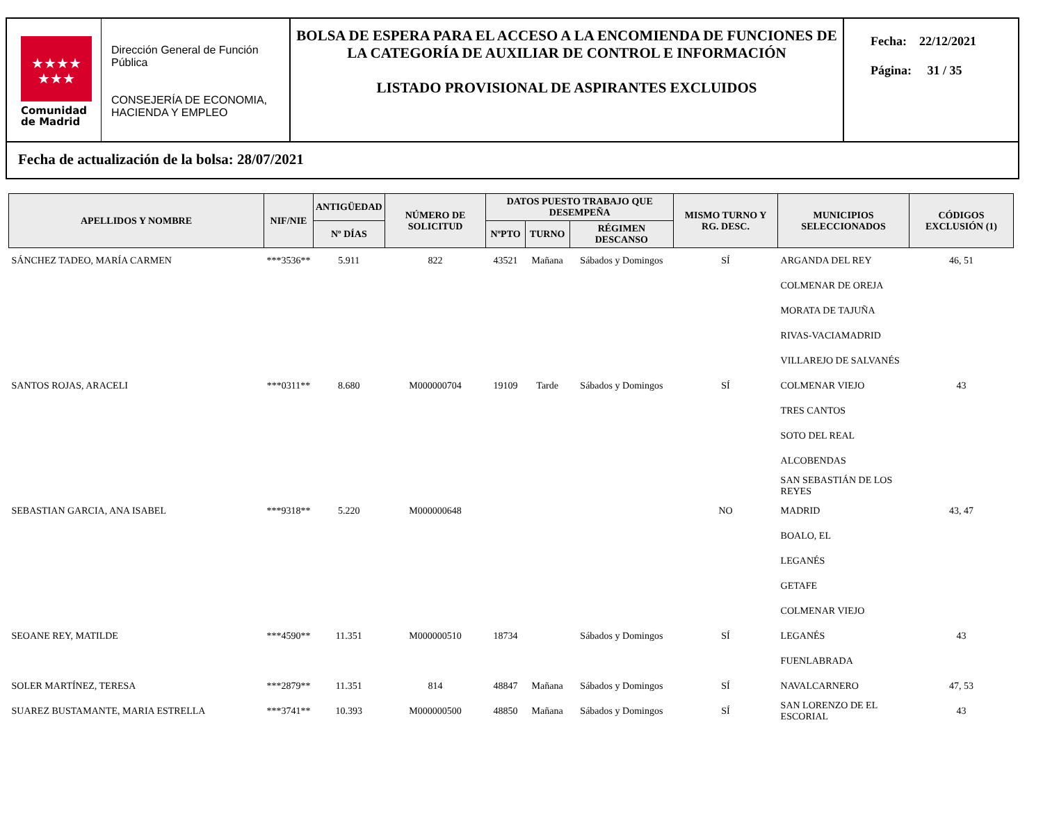★★★★
★★★
Comunidad
de Madrid
Dirección General de Función Pública
CONSEJERÍA DE ECONOMIA, HACIENDA Y EMPLEO
BOLSA DE ESPERA PARA EL ACCESO A LA ENCOMIENDA DE FUNCIONES DE LA CATEGORÍA DE AUXILIAR DE CONTROL E INFORMACIÓN
LISTADO PROVISIONAL DE ASPIRANTES EXCLUIDOS
Fecha: 22/12/2021
Página: 31 / 35
Fecha de actualización de la bolsa: 28/07/2021
| APELLIDOS Y NOMBRE | NIF/NIE | ANTIGÜEDAD | NÚMERO DE SOLICITUD | DATOS PUESTO TRABAJO QUE DESEMPEÑA | | | MISMO TURNO Y RG. DESC. | MUNICIPIOS SELECCIONADOS | CÓDIGOS EXCLUSIÓN (1) |
| --- | --- | --- | --- | --- | --- | --- | --- | --- | --- |
| | | Nº DÍAS | | NºPTO | TURNO | RÉGIMEN DESCANSO | | | |
| SÁNCHEZ TADEO, MARÍA CARMEN | ***3536** | 5.911 | 822 | 43521 | Mañana | Sábados y Domingos | SÍ | ARGANDA DEL REY | 46, 51 |
| | | | | | | | | COLMENAR DE OREJA | |
| | | | | | | | | MORATA DE TAJUÑA | |
| | | | | | | | | RIVAS-VACIAMADRID | |
| | | | | | | | | VILLAREJO DE SALVANÉS | |
| SANTOS ROJAS, ARACELI | ***0311** | 8.680 | M000000704 | 19109 | Tarde | Sábados y Domingos | SÍ | COLMENAR VIEJO | 43 |
| | | | | | | | | TRES CANTOS | |
| | | | | | | | | SOTO DEL REAL | |
| | | | | | | | | ALCOBENDAS | |
| | | | | | | | | SAN SEBASTIÁN DE LOS REYES | |
| SEBASTIAN GARCIA, ANA ISABEL | ***9318** | 5.220 | M000000648 | | | | NO | MADRID | 43, 47 |
| | | | | | | | | BOALO, EL | |
| | | | | | | | | LEGANÉS | |
| | | | | | | | | GETAFE | |
| | | | | | | | | COLMENAR VIEJO | |
| SEOANE REY, MATILDE | ***4590** | 11.351 | M000000510 | 18734 | | Sábados y Domingos | SÍ | LEGANÉS | 43 |
| | | | | | | | | FUENLABRADA | |
| SOLER MARTÍNEZ, TERESA | ***2879** | 11.351 | 814 | 48847 | Mañana | Sábados y Domingos | SÍ | NAVALCARNERO | 47, 53 |
| SUAREZ BUSTAMANTE, MARIA ESTRELLA | ***3741** | 10.393 | M000000500 | 48850 | Mañana | Sábados y Domingos | SÍ | SAN LORENZO DE EL ESCORIAL | 43 |